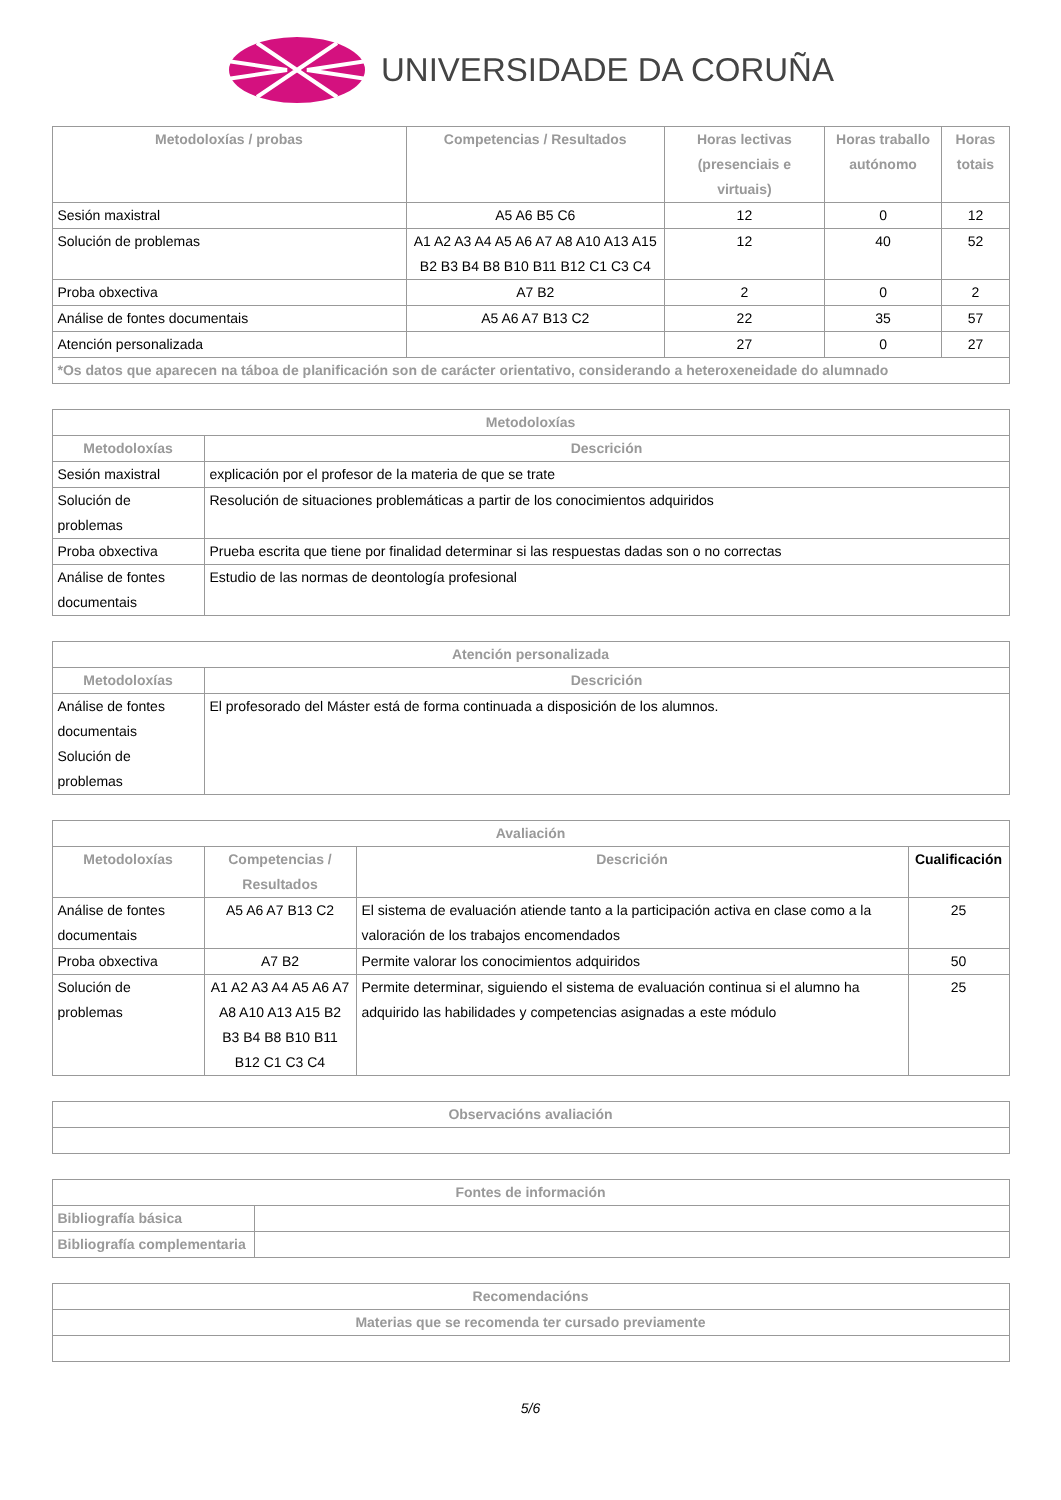UNIVERSIDADE DA CORUÑA
| Metodoloxías / probas | Competencias / Resultados | Horas lectivas (presenciais e virtuais) | Horas traballo autónomo | Horas totais |
| --- | --- | --- | --- | --- |
| Sesión maxistral | A5 A6 B5 C6 | 12 | 0 | 12 |
| Solución de problemas | A1 A2 A3 A4 A5 A6 A7 A8 A10 A13 A15 B2 B3 B4 B8 B10 B11 B12 C1 C3 C4 | 12 | 40 | 52 |
| Proba obxectiva | A7 B2 | 2 | 0 | 2 |
| Análise de fontes documentais | A5 A6 A7 B13 C2 | 22 | 35 | 57 |
| Atención personalizada | | 27 | 0 | 27 |
| *Os datos que aparecen na táboa de planificación son de carácter orientativo, considerando a heteroxeneidade do alumnado | | | | |
| Metodoloxías | |
| --- | --- |
| Metodoloxías | Descrición |
| Sesión maxistral | explicación por el profesor de la materia de que se trate |
| Solución de problemas | Resolución de situaciones problemáticas a partir de los conocimientos adquiridos |
| Proba obxectiva | Prueba escrita que tiene por finalidad determinar si las respuestas dadas son o no correctas |
| Análise de fontes documentais | Estudio de las normas de deontología profesional |
| Atención personalizada | |
| --- | --- |
| Metodoloxías | Descrición |
| Análise de fontes documentais Solución de problemas | El profesorado del Máster está de forma continuada a disposición de los alumnos. |
| Avaliación | | | |
| --- | --- | --- | --- |
| Metodoloxías | Competencias / Resultados | Descrición | Cualificación |
| Análise de fontes documentais | A5 A6 A7 B13 C2 | El sistema de evaluación atiende tanto a la participación activa en clase como a la valoración de los trabajos encomendados | 25 |
| Proba obxectiva | A7 B2 | Permite valorar los conocimientos adquiridos | 50 |
| Solución de problemas | A1 A2 A3 A4 A5 A6 A7 A8 A10 A13 A15 B2 B3 B4 B8 B10 B11 B12 C1 C3 C4 | Permite determinar, siguiendo el sistema de evaluación continua si el alumno ha adquirido las habilidades y competencias asignadas a este módulo | 25 |
| Observacións avaliación |
| --- |
| Fontes de información | |
| --- | --- |
| Bibliografía básica | |
| Bibliografía complementaria | |
| Recomendacións |
| --- |
| Materias que se recomenda ter cursado previamente |
5/6